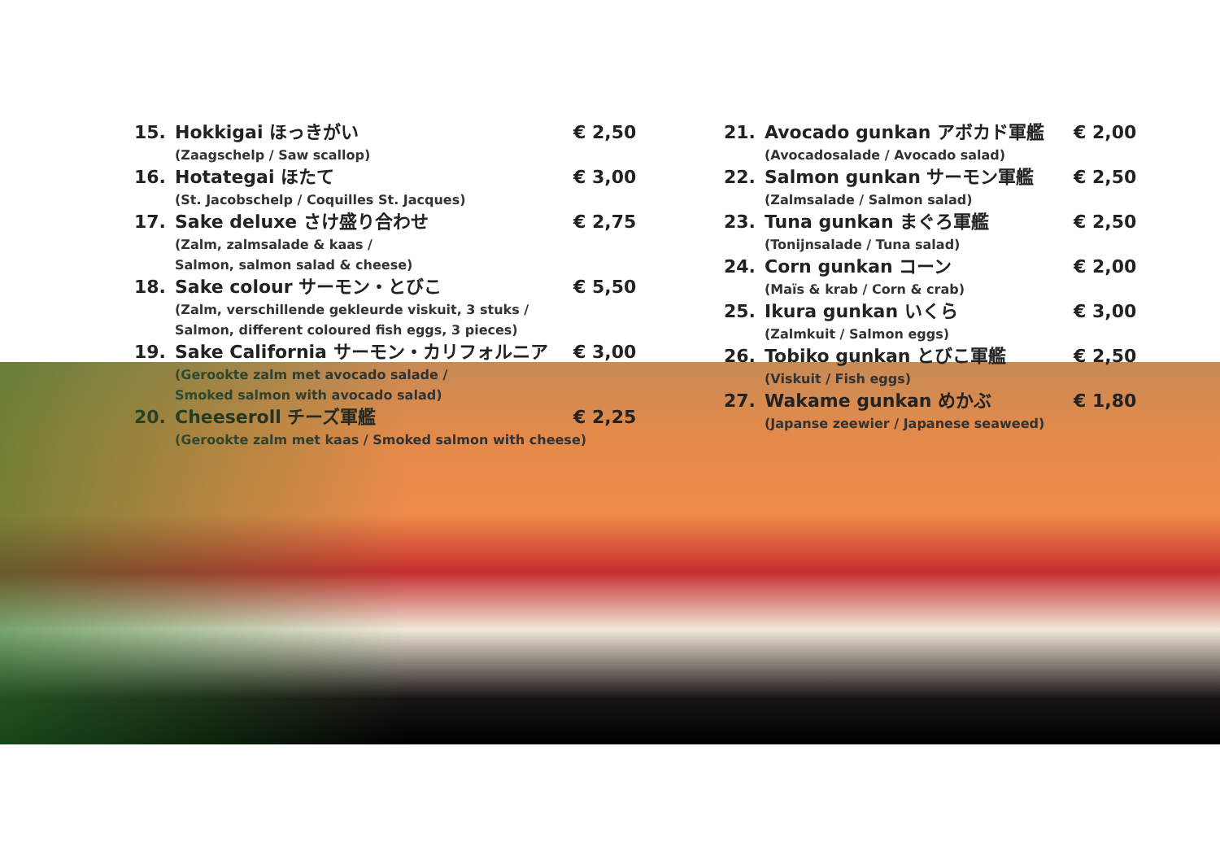15. Hokkigai ほっきがい € 2,50
(Zaagschelp / Saw scallop)
16. Hotategai ほたて € 3,00
(St. Jacobschelp / Coquilles St. Jacques)
17. Sake deluxe さけ盛り合わせ € 2,75
(Zalm, zalmsalade & kaas /
Salmon, salmon salad & cheese)
18. Sake colour サーモン・とびこ € 5,50
(Zalm, verschillende gekleurde viskuit, 3 stuks /
Salmon, different coloured fish eggs, 3 pieces)
19. Sake California サーモン・カリフォルニア € 3,00
(Gerookte zalm met avocado salade /
Smoked salmon with avocado salad)
20. Cheeseroll チーズ軍艦 € 2,25
(Gerookte zalm met kaas / Smoked salmon with cheese)
21. Avocado gunkan アボカド軍艦 € 2,00
(Avocadosalade / Avocado salad)
22. Salmon gunkan サーモン軍艦 € 2,50
(Zalmsalade / Salmon salad)
23. Tuna gunkan まぐろ軍艦 € 2,50
(Tonijnsalade / Tuna salad)
24. Corn gunkan コーン € 2,00
(Maïs & krab / Corn & crab)
25. Ikura gunkan いくら € 3,00
(Zalmkuit / Salmon eggs)
26. Tobiko gunkan とびこ軍艦 € 2,50
(Viskuit / Fish eggs)
27. Wakame gunkan めかぶ € 1,80
(Japanse zeewier / Japanese seaweed)